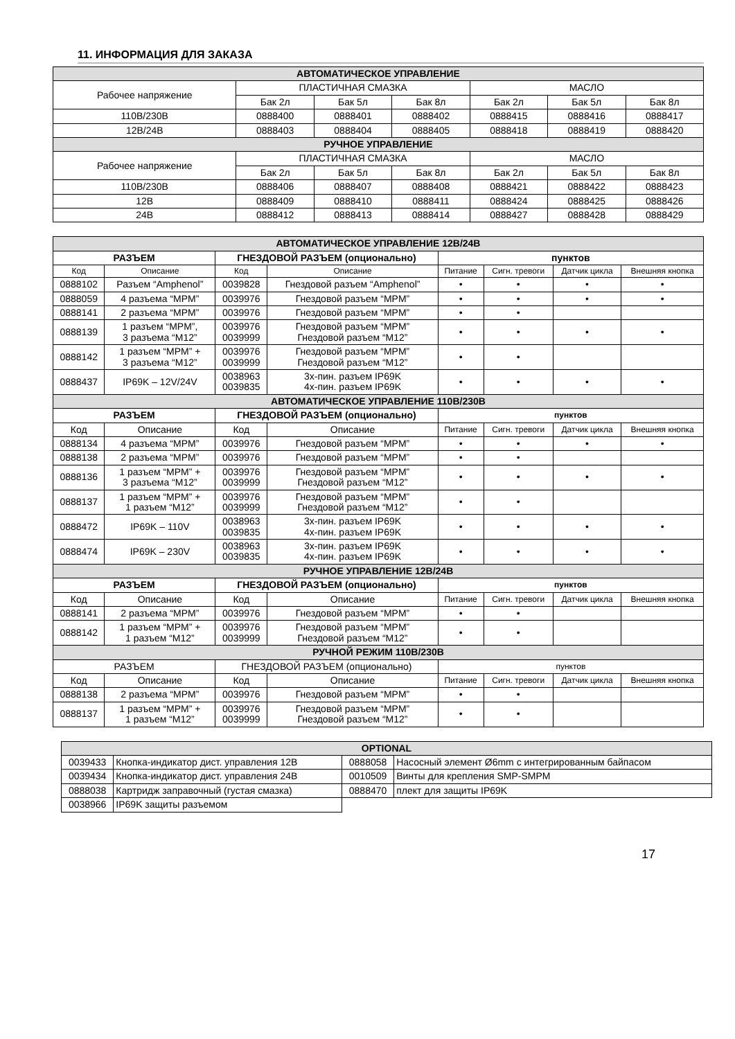11. ИНФОРМАЦИЯ ДЛЯ ЗАКАЗА
| АВТОМАТИЧЕСКОЕ УПРАВЛЕНИЕ | | | | | | |
| --- | --- | --- | --- | --- | --- | --- |
| Рабочее напряжение | ПЛАСТИЧНАЯ СМАЗКА | | | МАСЛО | | |
| | Бак 2л | Бак 5л | Бак 8л | Бак 2л | Бак 5л | Бак 8л |
| 110В/230В | 0888400 | 0888401 | 0888402 | 0888415 | 0888416 | 0888417 |
| 12В/24В | 0888403 | 0888404 | 0888405 | 0888418 | 0888419 | 0888420 |
| РУЧНОЕ УПРАВЛЕНИЕ | | | | | | |
| Рабочее напряжение | ПЛАСТИЧНАЯ СМАЗКА | | | МАСЛО | | |
| | Бак 2л | Бак 5л | Бак 8л | Бак 2л | Бак 5л | Бак 8л |
| 110В/230В | 0888406 | 0888407 | 0888408 | 0888421 | 0888422 | 0888423 |
| 12В | 0888409 | 0888410 | 0888411 | 0888424 | 0888425 | 0888426 |
| 24В | 0888412 | 0888413 | 0888414 | 0888427 | 0888428 | 0888429 |
| АВТОМАТИЧЕСКОЕ УПРАВЛЕНИЕ 12В/24В | | | | | | | |
| --- | --- | --- | --- | --- | --- | --- | --- |
| РАЗЪЕМ | | ГНЕЗДОВОЙ РАЗЪЕМ (опционально) | | пунктов | | | |
| Код | Описание | Код | Описание | Питание | Сигн. тревоги | Датчик цикла | Внешняя кнопка |
| 0888102 | Разъем “Amphenol” | 0039828 | Гнездовой разъем “Amphenol” | • | • | • | • |
| 0888059 | 4 разъема “MPM” | 0039976 | Гнездовой разъем “MPM” | • | • | • | • |
| 0888141 | 2 разъема “MPM” | 0039976 | Гнездовой разъем “MPM” | • | • | | |
| 0888139 | 1 разъем “MPM”, 3 разъема “M12” | 0039976 0039999 | Гнездовой разъем “MPM” Гнездовой разъем “M12” | • | • | • | • |
| 0888142 | 1 разъем “MPM” + 3 разъема “M12” | 0039976 0039999 | Гнездовой разъем “MPM” Гнездовой разъем “M12” | • | • | | |
| 0888437 | IP69K – 12V/24V | 0038963 0039835 | 3х-пин. разъем IP69K 4х-пин. разъем IP69K | • | • | • | • |
| АВТОМАТИЧЕСКОЕ УПРАВЛЕНИЕ 110В/230В | | | | | | | |
| РАЗЪЕМ | | ГНЕЗДОВОЙ РАЗЪЕМ (опционально) | | пунктов | | | |
| Код | Описание | Код | Описание | Питание | Сигн. тревоги | Датчик цикла | Внешняя кнопка |
| 0888134 | 4 разъема “MPM” | 0039976 | Гнездовой разъем “MPM” | • | • | • | • |
| 0888138 | 2 разъема “MPM” | 0039976 | Гнездовой разъем “MPM” | • | • | | |
| 0888136 | 1 разъем “MPM” + 3 разъема “M12” | 0039976 0039999 | Гнездовой разъем “MPM” Гнездовой разъем “M12” | • | • | • | • |
| 0888137 | 1 разъем “MPM” + 1 разъем “M12” | 0039976 0039999 | Гнездовой разъем “MPM” Гнездовой разъем “M12” | • | • | | |
| 0888472 | IP69K – 110V | 0038963 0039835 | 3х-пин. разъем IP69K 4х-пин. разъем IP69K | • | • | • | • |
| 0888474 | IP69K – 230V | 0038963 0039835 | 3х-пин. разъем IP69K 4х-пин. разъем IP69K | • | • | • | • |
| РУЧНОЕ УПРАВЛЕНИЕ 12В/24В | | | | | | | |
| РАЗЪЕМ | | ГНЕЗДОВОЙ РАЗЪЕМ (опционально) | | пунктов | | | |
| Код | Описание | Код | Описание | Питание | Сигн. тревоги | Датчик цикла | Внешняя кнопка |
| 0888141 | 2 разъема “MPM” | 0039976 | Гнездовой разъем “MPM” | • | • | | |
| 0888142 | 1 разъем “MPM” + 1 разъем “M12” | 0039976 0039999 | Гнездовой разъем “MPM” Гнездовой разъем “M12” | • | • | | |
| РУЧНОЙ РЕЖИМ 110В/230В | | | | | | | |
| РАЗЪЕМ | | ГНЕЗДОВОЙ РАЗЪЕМ (опционально) | | пунктов | | | |
| Код | Описание | Код | Описание | Питание | Сигн. тревоги | Датчик цикла | Внешняя кнопка |
| 0888138 | 2 разъема “MPM” | 0039976 | Гнездовой разъем “MPM” | • | • | | |
| 0888137 | 1 разъем “MPM” + 1 разъем “M12” | 0039976 0039999 | Гнездовой разъем “MPM” Гнездовой разъем “M12” | • | • | | |
| OPTIONAL | | | |
| --- | --- | --- | --- |
| 0039433 | Кнопка-индикатор дист. управления 12В | 0888058 | Насосный элемент Ø6mm с интегрированным байпасом |
| 0039434 | Кнопка-индикатор дист. управления 24В | 0010509 | Винты для крепления SMP-SMPM |
| 0888038 | Картридж заправочный (густая смазка) | 0888470 | плект для защиты IP69K |
| 0038966 | IP69K защиты разъемом | | |
17